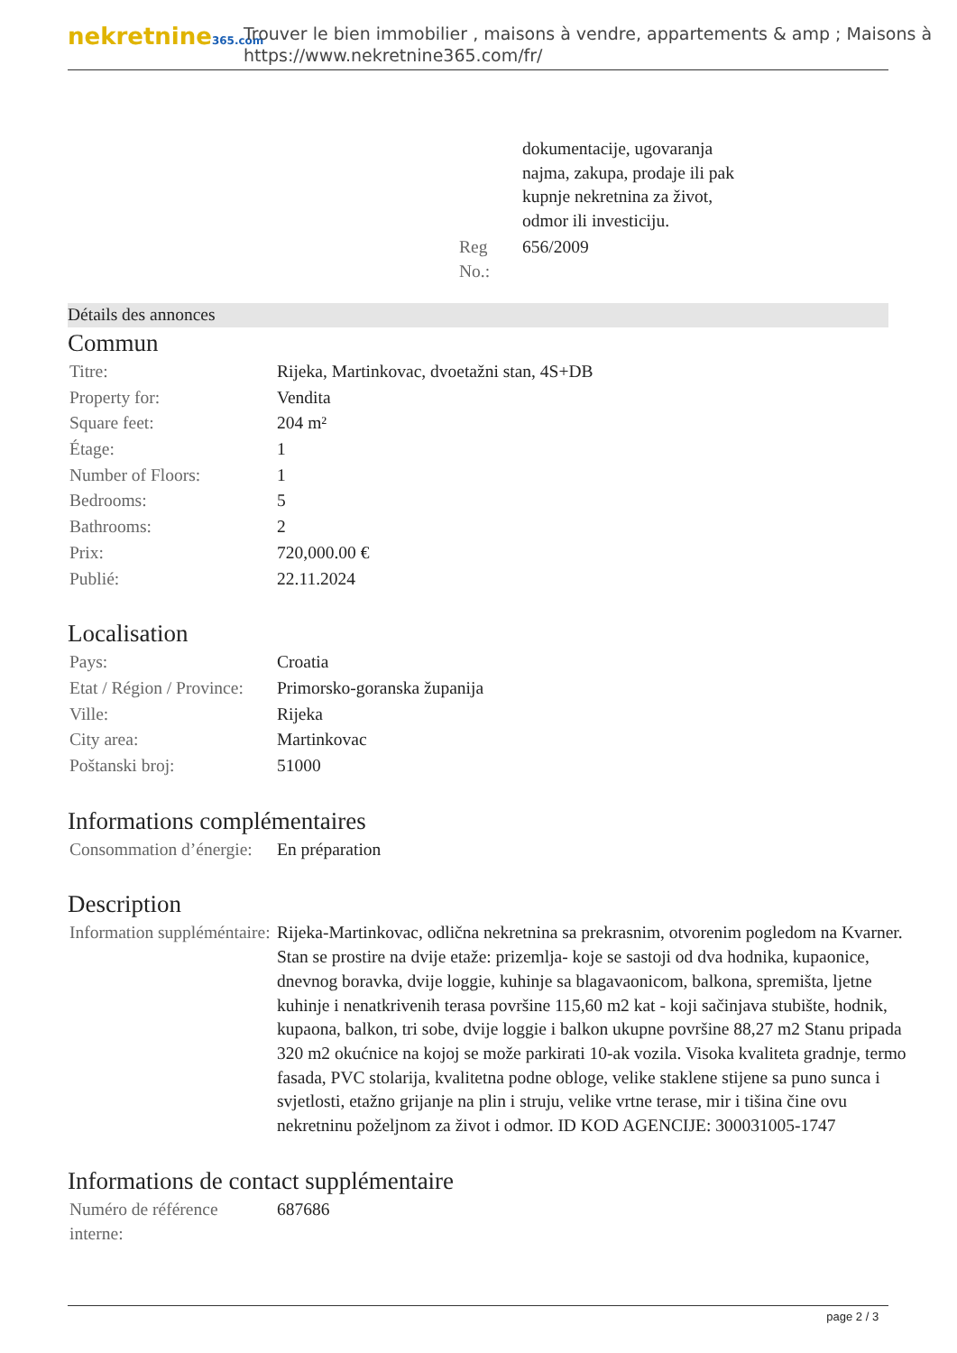nekretnine365.com
Trouver le bien immobilier , maisons à vendre, appartements & amp ; Maisons à
https://www.nekretnine365.com/fr/
| | dokumentacije, ugovaranja najma, zakupa, prodaje ili pak kupnje nekretnina za život, odmor ili investiciju. |
| Reg No.: | 656/2009 |
Détails des annonces
Commun
| Titre: | Rijeka, Martinkovac, dvoetažni stan, 4S+DB |
| Property for: | Vendita |
| Square feet: | 204 m² |
| Étage: | 1 |
| Number of Floors: | 1 |
| Bedrooms: | 5 |
| Bathrooms: | 2 |
| Prix: | 720,000.00 € |
| Publié: | 22.11.2024 |
Localisation
| Pays: | Croatia |
| Etat / Région / Province: | Primorsko-goranska županija |
| Ville: | Rijeka |
| City area: | Martinkovac |
| Poštanski broj: | 51000 |
Informations complémentaires
| Consommation d’énergie: | En préparation |
Description
| Information suppléméntaire: | Rijeka-Martinkovac, odlična nekretnina sa prekrasnim, otvorenim pogledom na Kvarner. Stan se prostire na dvije etaže: prizemlja- koje se sastoji od dva hodnika, kupaonice, dnevnog boravka, dvije loggie, kuhinje sa blagavaonicom, balkona, spremišta, ljetne kuhinje i nenatkrivenih terasa površine 115,60 m2 kat - koji sačinjava stubište, hodnik, kupaona, balkon, tri sobe, dvije loggie i balkon ukupne površine 88,27 m2 Stanu pripada 320 m2 okućnice na kojoj se može parkirati 10-ak vozila. Visoka kvaliteta gradnje, termo fasada, PVC stolarija, kvalitetna podne obloge, velike staklene stijene sa puno sunca i svjetlosti, etažno grijanje na plin i struju, velike vrtne terase, mir i tišina čine ovu nekretninu poželjnom za život i odmor. ID KOD AGENCIJE: 300031005-1747 |
Informations de contact supplémentaire
| Numéro de référence interne: | 687686 |
page 2 / 3